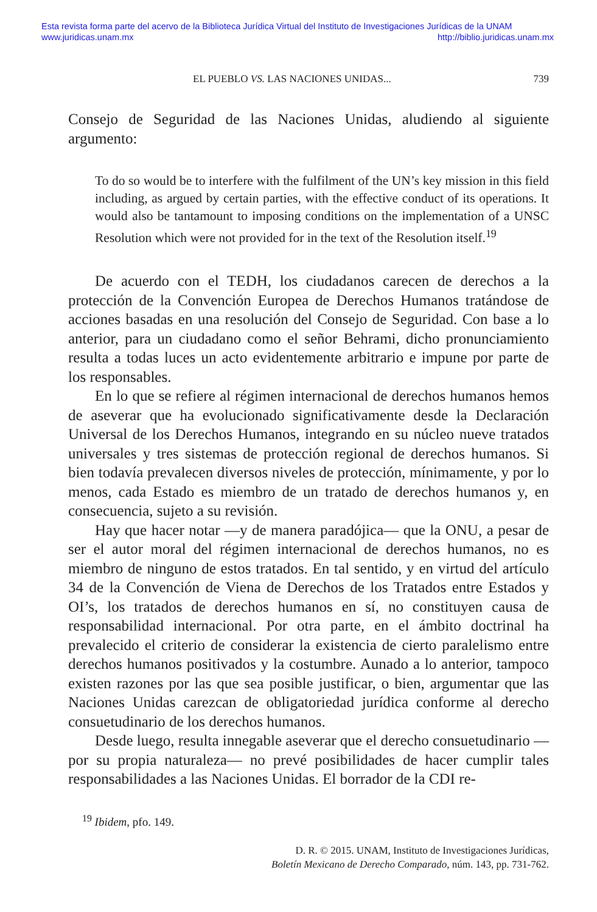Esta revista forma parte del acervo de la Biblioteca Jurídica Virtual del Instituto de Investigaciones Jurídicas de la UNAM
www.juridicas.unam.mx http://biblio.juridicas.unam.mx
EL PUEBLO VS. LAS NACIONES UNIDAS... 739
Consejo de Seguridad de las Naciones Unidas, aludiendo al siguiente argumento:
To do so would be to interfere with the fulfilment of the UN’s key mission in this field including, as argued by certain parties, with the effective conduct of its operations. It would also be tantamount to imposing conditions on the implementation of a UNSC Resolution which were not provided for in the text of the Resolution itself.<sup>19</sup>
De acuerdo con el TEDH, los ciudadanos carecen de derechos a la protección de la Convención Europea de Derechos Humanos tratándose de acciones basadas en una resolución del Consejo de Seguridad. Con base a lo anterior, para un ciudadano como el señor Behrami, dicho pronunciamiento resulta a todas luces un acto evidentemente arbitrario e impune por parte de los responsables.
En lo que se refiere al régimen internacional de derechos humanos hemos de aseverar que ha evolucionado significativamente desde la Declaración Universal de los Derechos Humanos, integrando en su núcleo nueve tratados universales y tres sistemas de protección regional de derechos humanos. Si bien todavía prevalecen diversos niveles de protección, mínimamente, y por lo menos, cada Estado es miembro de un tratado de derechos humanos y, en consecuencia, sujeto a su revisión.
Hay que hacer notar —y de manera paradójica— que la ONU, a pesar de ser el autor moral del régimen internacional de derechos humanos, no es miembro de ninguno de estos tratados. En tal sentido, y en virtud del artículo 34 de la Convención de Viena de Derechos de los Tratados entre Estados y OI’s, los tratados de derechos humanos en sí, no constituyen causa de responsabilidad internacional. Por otra parte, en el ámbito doctrinal ha prevalecido el criterio de considerar la existencia de cierto paralelismo entre derechos humanos positivados y la costumbre. Aunado a lo anterior, tampoco existen razones por las que sea posible justificar, o bien, argumentar que las Naciones Unidas carezcan de obligatoriedad jurídica conforme al derecho consuetudinario de los derechos humanos.
Desde luego, resulta innegable aseverar que el derecho consuetudinario —por su propia naturaleza— no prevé posibilidades de hacer cumplir tales responsabilidades a las Naciones Unidas. El borrador de la CDI re-
<sup>19</sup> Ibidem, pfo. 149.
D. R. © 2015. UNAM, Instituto de Investigaciones Jurídicas,
Boletín Mexicano de Derecho Comparado, núm. 143, pp. 731-762.